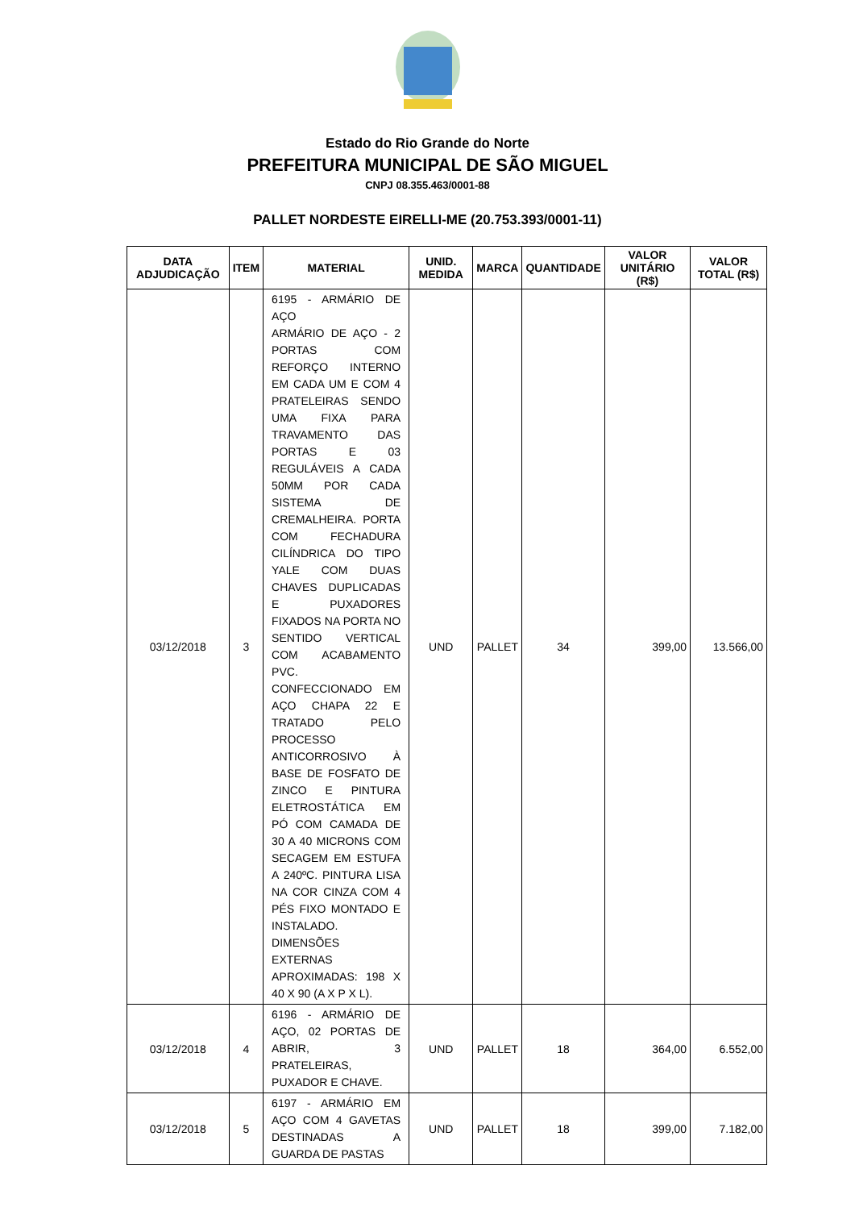Estado do Rio Grande do Norte
PREFEITURA MUNICIPAL DE SÃO MIGUEL
CNPJ 08.355.463/0001-88
PALLET NORDESTE EIRELLI-ME (20.753.393/0001-11)
| DATA ADJUDICAÇÃO | ITEM | MATERIAL | UNID. MEDIDA | MARCA | QUANTIDADE | VALOR UNITÁRIO (R$) | VALOR TOTAL (R$) |
| --- | --- | --- | --- | --- | --- | --- | --- |
| 03/12/2018 | 3 | 6195 - ARMÁRIO DE AÇO ARMÁRIO DE AÇO - 2 PORTAS COM REFORÇO INTERNO EM CADA UM E COM 4 PRATELEIRAS SENDO UMA FIXA PARA TRAVAMENTO DAS PORTAS E 03 REGULÁVEIS A CADA 50MM POR CADA SISTEMA DE CREMALHEIRA. PORTA COM FECHADURA CILÍNDRICA DO TIPO YALE COM DUAS CHAVES DUPLICADAS E PUXADORES FIXADOS NA PORTA NO SENTIDO VERTICAL COM ACABAMENTO PVC. CONFECCIONADO EM AÇO CHAPA 22 E TRATADO PELO PROCESSO ANTICORROSIVO À BASE DE FOSFATO DE ZINCO E PINTURA ELETROSTÁTICA EM PÓ COM CAMADA DE 30 A 40 MICRONS COM SECAGEM EM ESTUFA A 240ºC. PINTURA LISA NA COR CINZA COM 4 PÉS FIXO MONTADO E INSTALADO. DIMENSÕES EXTERNAS APROXIMADAS: 198 X 40 X 90 (A X P X L). | UND | PALLET | 34 | 399,00 | 13.566,00 |
| 03/12/2018 | 4 | 6196 - ARMÁRIO DE AÇO, 02 PORTAS DE ABRIR, 3 PRATELEIRAS, PUXADOR E CHAVE. | UND | PALLET | 18 | 364,00 | 6.552,00 |
| 03/12/2018 | 5 | 6197 - ARMÁRIO EM AÇO COM 4 GAVETAS DESTINADAS A GUARDA DE PASTAS | UND | PALLET | 18 | 399,00 | 7.182,00 |